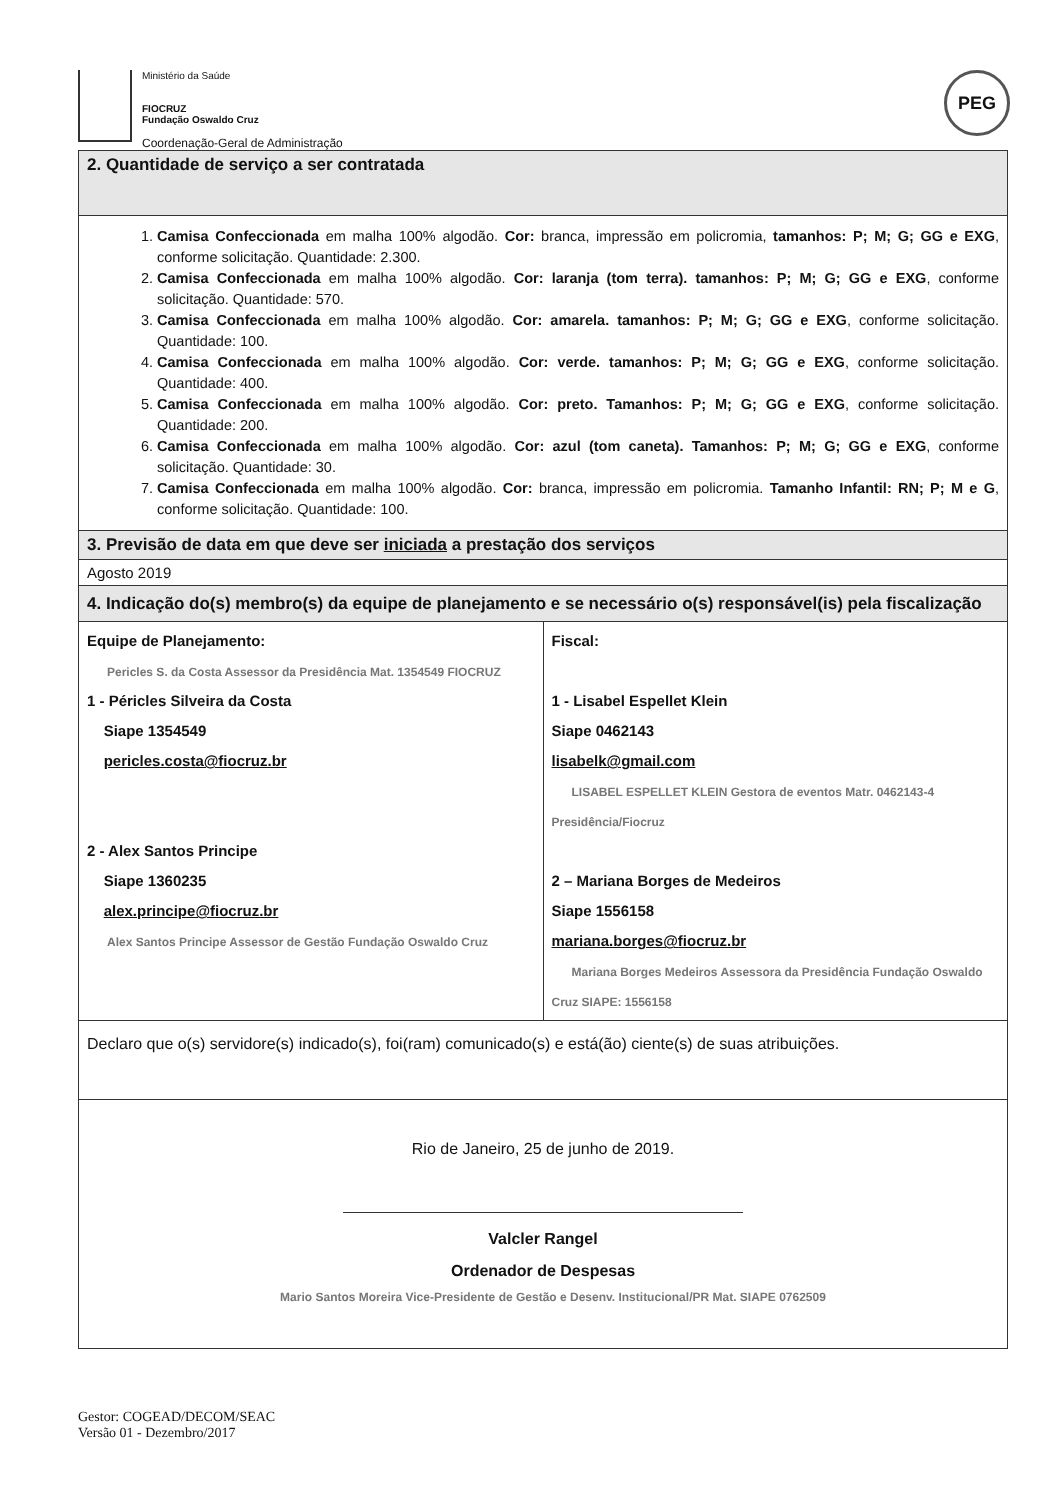Ministério da Saúde
FIOCRUZ
Fundação Oswaldo Cruz
Coordenação-Geral de Administração
PEG
| 2. Quantidade de serviço a ser contratada | |
| 1. Camisa Confeccionada em malha 100% algodão. Cor: branca, impressão em policromia, tamanhos: P; M; G; GG e EXG , conforme solicitação. Quantidade: 2.300. 2. Camisa Confeccionada em malha 100% algodão. Cor: laranja (tom terra). tamanhos: P; M; G; GG e EXG , conforme solicitação. Quantidade: 570. 3. Camisa Confeccionada em malha 100% algodão. Cor: amarela. tamanhos: P; M; G; GG e EXG , conforme solicitação. Quantidade: 100. 4. Camisa Confeccionada em malha 100% algodão. Cor: verde. tamanhos: P; M; G; GG e EXG , conforme solicitação. Quantidade: 400. 5. Camisa Confeccionada em malha 100% algodão. Cor: preto. Tamanhos: P; M; G; GG e EXG , conforme solicitação. Quantidade: 200. 6. Camisa Confeccionada em malha 100% algodão. Cor: azul (tom caneta). Tamanhos: P; M; G; GG e EXG , conforme solicitação. Quantidade: 30. 7. Camisa Confeccionada em malha 100% algodão. Cor: branca, impressão em policromia. Tamanho Infantil: RN; P; M e G , conforme solicitação. Quantidade: 100. | |
| 3. Previsão de data em que deve ser iniciada a prestação dos serviços | |
| Agosto 2019 | |
| 4. Indicação do(s) membro(s) da equipe de planejamento e se necessário o(s) responsável(is) pela fiscalização | |
| Equipe de Planejamento: Pericles S. da Costa Assessor da Presidência Mat. 1354549 FIOCRUZ 1 - Péricles Silveira da Costa Siape 1354549 pericles.costa@fiocruz.br 2 - Alex Santos Principe Siape 1360235 alex.principe@fiocruz.br Alex Santos Principe Assessor de Gestão Fundação Oswaldo Cruz | Fiscal: 1 - Lisabel Espellet Klein Siape 0462143 lisabelk@gmail.com LISABEL ESPELLET KLEIN Gestora de eventos Matr. 0462143-4 Presidência/Fiocruz 2 – Mariana Borges de Medeiros Siape 1556158 mariana.borges@fiocruz.br Mariana Borges Medeiros Assessora da Presidência Fundação Oswaldo Cruz SIAPE: 1556158 |
| Declaro que o(s) servidore(s) indicado(s), foi(ram) comunicado(s) e está(ão) ciente(s) de suas atribuições. | |
| Rio de Janeiro, 25 de junho de 2019. Valcler Rangel Ordenador de Despesas Mario Santos Moreira Vice-Presidente de Gestão e Desenv. Institucional/PR Mat. SIAPE 0762509 | |
Gestor: COGEAD/DECOM/SEAC
Versão 01 - Dezembro/2017